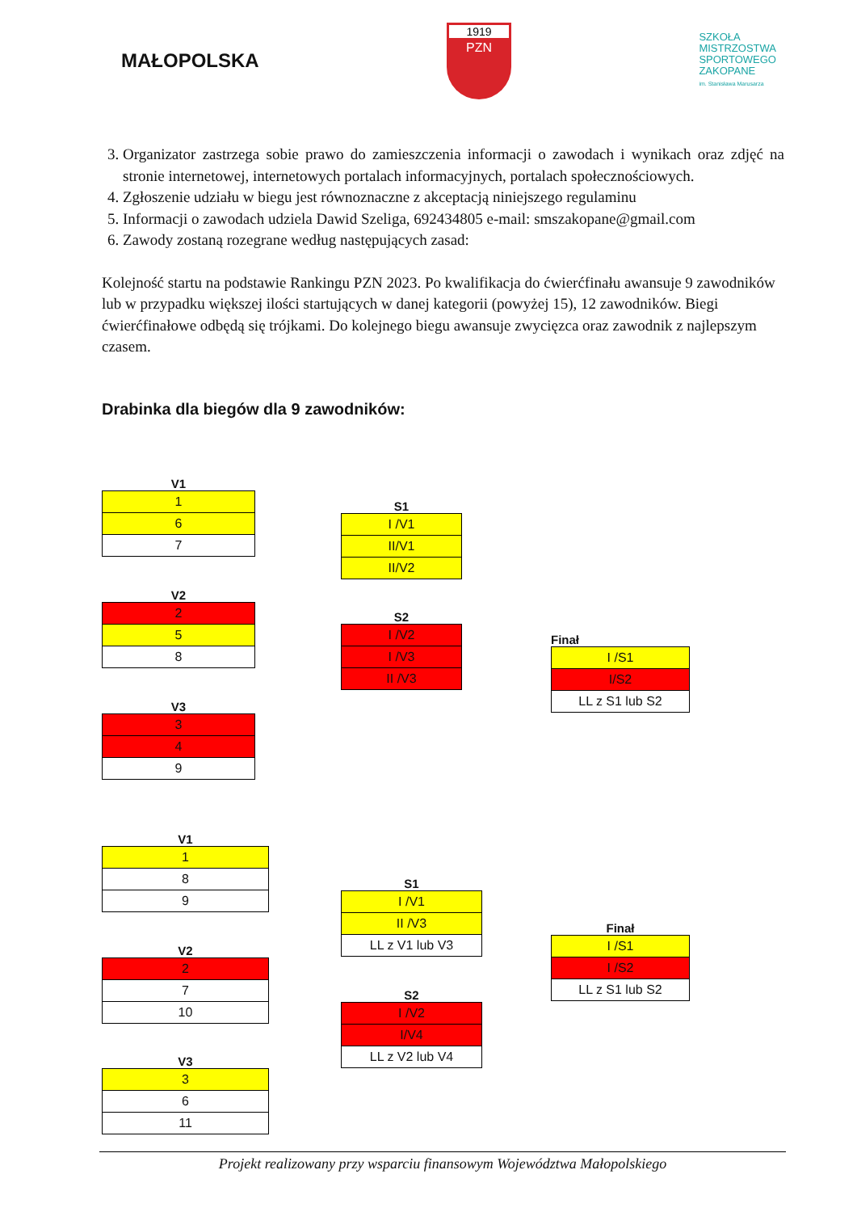MAŁOPOLSKA
1919
PZN
SZKOŁA
MISTRZOSTWA
SPORTOWEGO
ZAKOPANE
im. Stanisława Marusarza
3. Organizator zastrzega sobie prawo do zamieszczenia informacji o zawodach i wynikach oraz zdjęć na stronie internetowej, internetowych portalach informacyjnych, portalach społecznościowych.
4. Zgłoszenie udziału w biegu jest równoznaczne z akceptacją niniejszego regulaminu
5. Informacji o zawodach udziela Dawid Szeliga, 692434805 e-mail: smszakopane@gmail.com
6. Zawody zostaną rozegrane według następujących zasad:
Kolejność startu na podstawie Rankingu PZN 2023. Po kwalifikacja do ćwierćfinału awansuje 9 zawodników lub w przypadku większej ilości startujących w danej kategorii (powyżej 15), 12 zawodników. Biegi ćwierćfinałowe odbędą się trójkami. Do kolejnego biegu awansuje zwycięzca oraz zawodnik z najlepszym czasem.
Drabinka dla biegów dla 9 zawodników:
V1
| 1 |
| 6 |
| 7 |
V2
| 2 |
| 5 |
| 8 |
V3
| 3 |
| 4 |
| 9 |
S1
| I /V1 |
| II/V1 |
| II/V2 |
S2
| I /V2 |
| I /V3 |
| II /V3 |
Finał
| I /S1 |
| I/S2 |
| LL z S1 lub S2 |
V1
| 1 |
| 8 |
| 9 |
V2
| 2 |
| 7 |
| 10 |
V3
| 3 |
| 6 |
| 11 |
S1
| I /V1 |
| II /V3 |
| LL z V1 lub V3 |
S2
| I /V2 |
| I/V4 |
| LL z V2 lub V4 |
Finał
| I /S1 |
| I /S2 |
| LL z S1 lub S2 |
Projekt realizowany przy wsparciu finansowym Województwa Małopolskiego